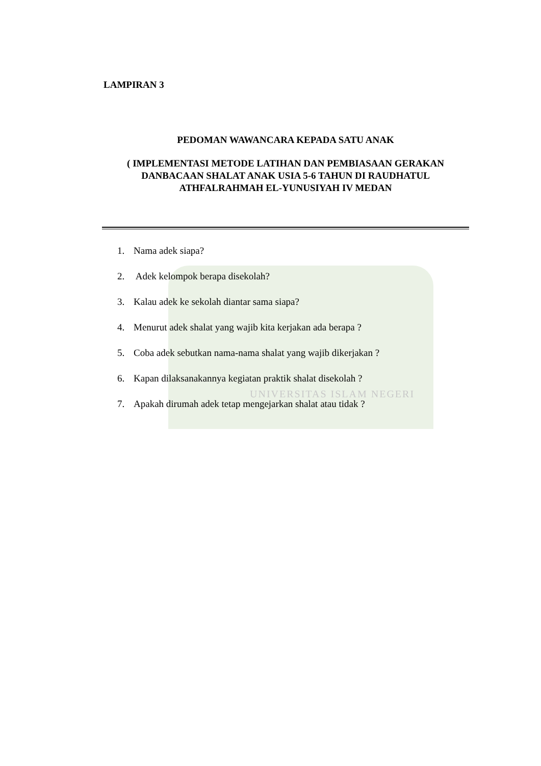UNIVERSITAS ISLAM NEGERI
LAMPIRAN 3
PEDOMAN WAWANCARA KEPADA SATU ANAK
( IMPLEMENTASI METODE LATIHAN DAN PEMBIASAAN GERAKAN DANBACAAN SHALAT ANAK USIA 5-6 TAHUN DI RAUDHATUL ATHFALRAHMAH EL-YUNUSIYAH IV MEDAN
1. Nama adek siapa?
2. Adek kelompok berapa disekolah?
3. Kalau adek ke sekolah diantar sama siapa?
4. Menurut adek shalat yang wajib kita kerjakan ada berapa ?
5. Coba adek sebutkan nama-nama shalat yang wajib dikerjakan ?
6. Kapan dilaksanakannya kegiatan praktik shalat disekolah ?
7. Apakah dirumah adek tetap mengejarkan shalat atau tidak ?